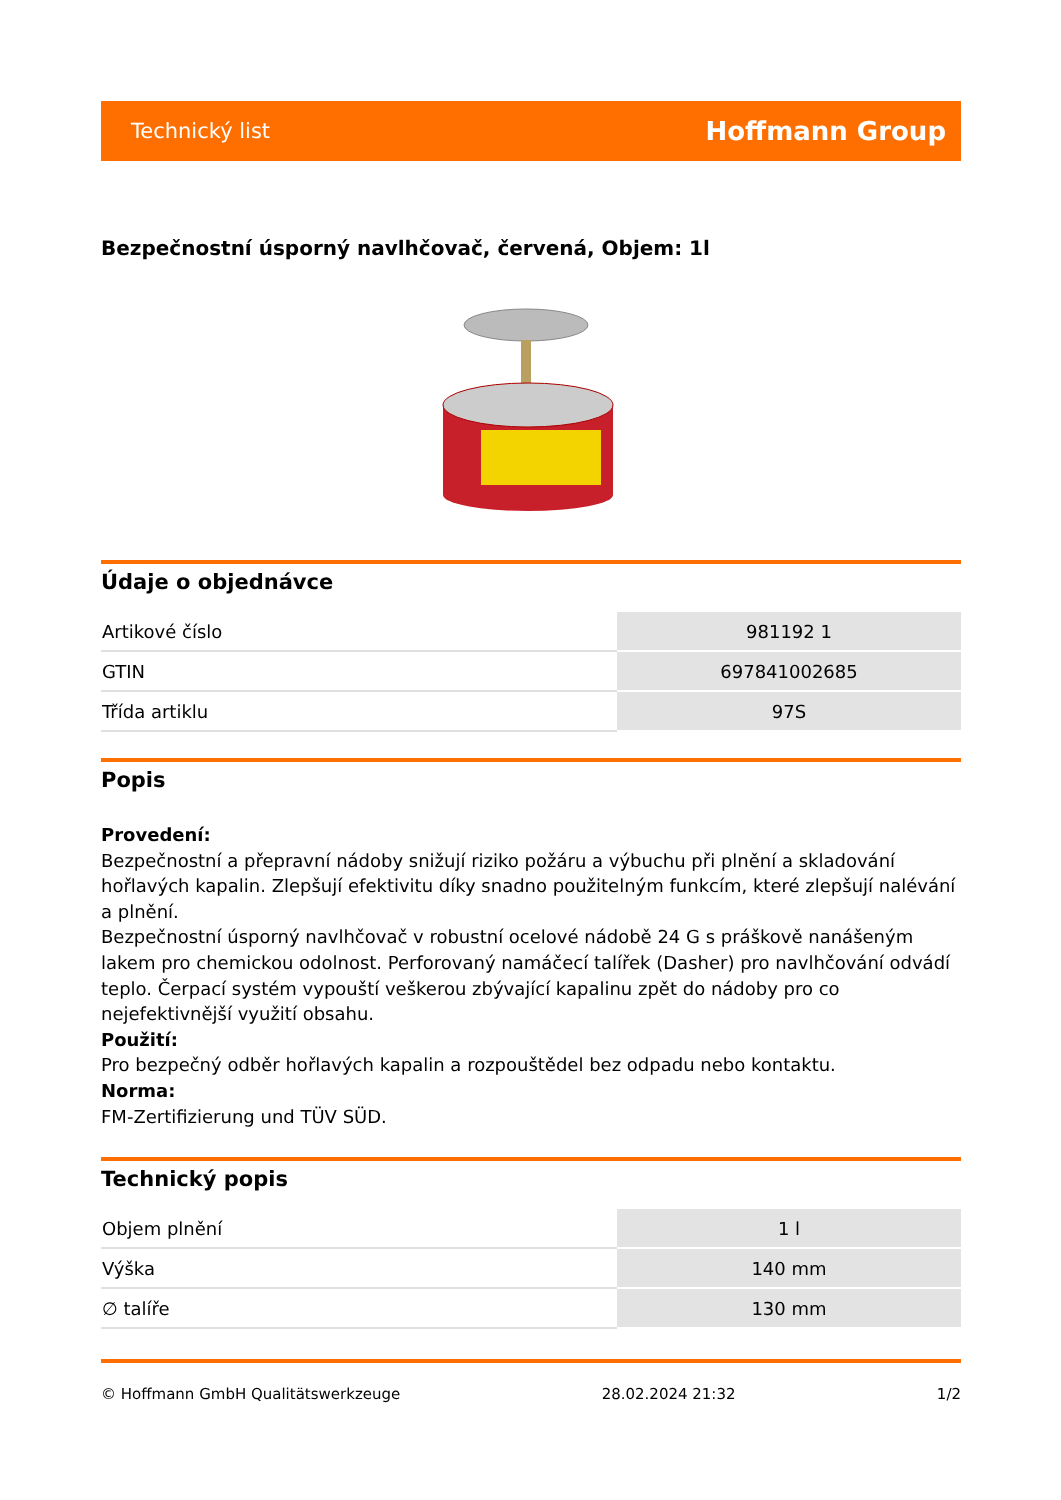Technický list Hoffmann Group
Bezpečnostní úsporný navlhčovač, červená, Objem: 1l
Údaje o objednávce
| Artikové číslo | 981192 1 |
| GTIN | 697841002685 |
| Třída artiklu | 97S |
Popis
Provedení:
Bezpečnostní a přepravní nádoby snižují riziko požáru a výbuchu při plnění a skladování hořlavých kapalin. Zlepšují efektivitu díky snadno použitelným funkcím, které zlepšují nalévání a plnění.
Bezpečnostní úsporný navlhčovač v robustní ocelové nádobě 24 G s práškově nanášeným lakem pro chemickou odolnost. Perforovaný namáčecí talířek (Dasher) pro navlhčování odvádí teplo. Čerpací systém vypouští veškerou zbývající kapalinu zpět do nádoby pro co nejefektivnější využití obsahu.
Použití:
Pro bezpečný odběr hořlavých kapalin a rozpouštědel bez odpadu nebo kontaktu.
Norma:
FM-Zertifizierung und TÜV SÜD.
Technický popis
| Objem plnění | 1 l |
| Výška | 140 mm |
| ∅ talíře | 130 mm |
© Hoffmann GmbH Qualitätswerkzeuge 28.02.2024 21:32 1/2